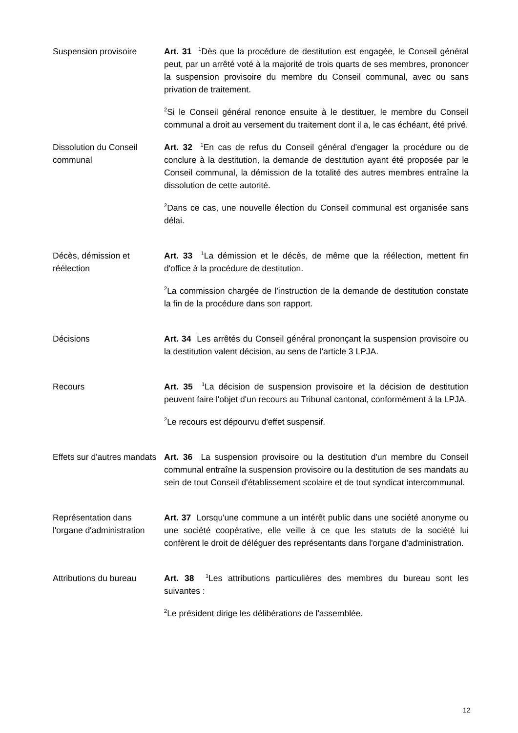Suspension provisoire Art. 31 <sup>1</sup>Dès que la procédure de destitution est engagée, le Conseil général peut, par un arrêté voté à la majorité de trois quarts de ses membres, prononcer la suspension provisoire du membre du Conseil communal, avec ou sans privation de traitement.
<sup>2</sup> Si le Conseil général renonce ensuite à le destituer, le membre du Conseil communal a droit au versement du traitement dont il a, le cas échéant, été privé.
Dissolution du Conseil communal
Art. 32 <sup>1</sup>En cas de refus du Conseil général d'engager la procédure ou de conclure à la destitution, la demande de destitution ayant été proposée par le Conseil communal, la démission de la totalité des autres membres entraîne la dissolution de cette autorité.
<sup>2</sup> Dans ce cas, une nouvelle élection du Conseil communal est organisée sans délai.
Décès, démission et réélection
Art. 33 <sup>1</sup>La démission et le décès, de même que la réélection, mettent fin d'office à la procédure de destitution.
<sup>2</sup> La commission chargée de l'instruction de la demande de destitution constate la fin de la procédure dans son rapport.
Décisions Art. 34 Les arrêtés du Conseil général prononçant la suspension provisoire ou la destitution valent décision, au sens de l'article 3 LPJA.
Recours Art. 35 <sup>1</sup>La décision de suspension provisoire et la décision de destitution peuvent faire l'objet d'un recours au Tribunal cantonal, conformément à la LPJA.
<sup>2</sup> Le recours est dépourvu d'effet suspensif.
Effets sur d'autres mandats
Art. 36 La suspension provisoire ou la destitution d'un membre du Conseil communal entraîne la suspension provisoire ou la destitution de ses mandats au sein de tout Conseil d'établissement scolaire et de tout syndicat intercommunal.
Représentation dans l'organe d'administration
Art. 37 Lorsqu'une commune a un intérêt public dans une société anonyme ou une société coopérative, elle veille à ce que les statuts de la société lui confèrent le droit de déléguer des représentants dans l'organe d'administration.
Attributions du bureau
Art. 38 <sup>1</sup>Les attributions particulières des membres du bureau sont les suivantes :
<sup>2</sup> Le président dirige les délibérations de l'assemblée.
12